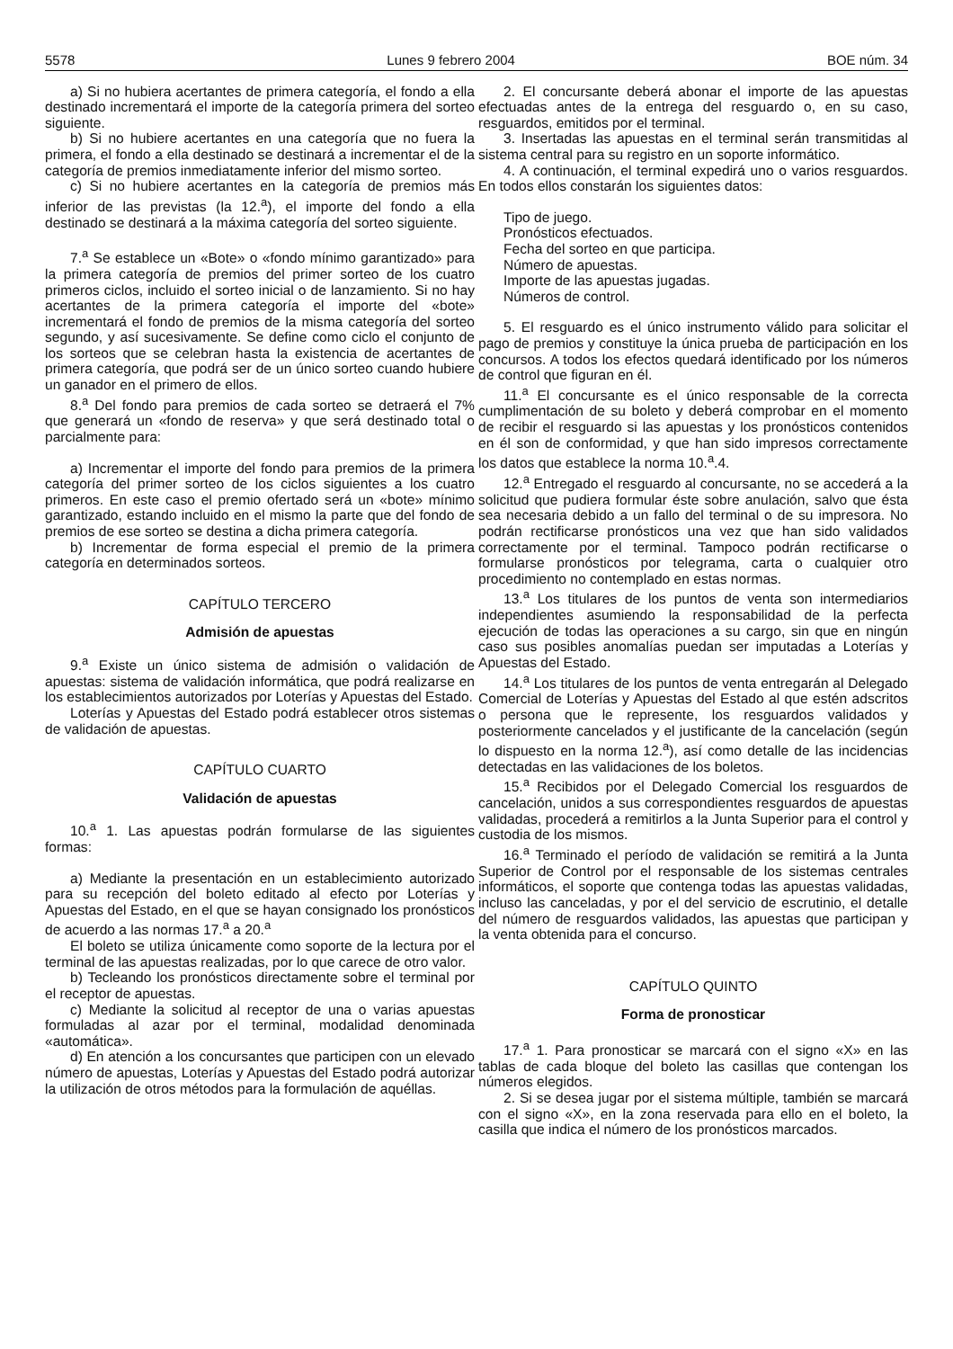5578 Lunes 9 febrero 2004 BOE núm. 34
a) Si no hubiera acertantes de primera categoría, el fondo a ella destinado incrementará el importe de la categoría primera del sorteo siguiente.
b) Si no hubiere acertantes en una categoría que no fuera la primera, el fondo a ella destinado se destinará a incrementar el de la categoría de premios inmediatamente inferior del mismo sorteo.
c) Si no hubiere acertantes en la categoría de premios más inferior de las previstas (la 12.<sup>a</sup>), el importe del fondo a ella destinado se destinará a la máxima categoría del sorteo siguiente.
7.<sup>a</sup> Se establece un «Bote» o «fondo mínimo garantizado» para la primera categoría de premios del primer sorteo de los cuatro primeros ciclos, incluido el sorteo inicial o de lanzamiento. Si no hay acertantes de la primera categoría el importe del «bote» incrementará el fondo de premios de la misma categoría del sorteo segundo, y así sucesivamente. Se define como ciclo el conjunto de los sorteos que se celebran hasta la existencia de acertantes de primera categoría, que podrá ser de un único sorteo cuando hubiere un ganador en el primero de ellos.
8.<sup>a</sup> Del fondo para premios de cada sorteo se detraerá el 7% que generará un «fondo de reserva» y que será destinado total o parcialmente para:
a) Incrementar el importe del fondo para premios de la primera categoría del primer sorteo de los ciclos siguientes a los cuatro primeros. En este caso el premio ofertado será un «bote» mínimo garantizado, estando incluido en el mismo la parte que del fondo de premios de ese sorteo se destina a dicha primera categoría.
b) Incrementar de forma especial el premio de la primera categoría en determinados sorteos.
CAPÍTULO TERCERO
Admisión de apuestas
9.<sup>a</sup> Existe un único sistema de admisión o validación de apuestas: sistema de validación informática, que podrá realizarse en los establecimientos autorizados por Loterías y Apuestas del Estado.
Loterías y Apuestas del Estado podrá establecer otros sistemas de validación de apuestas.
CAPÍTULO CUARTO
Validación de apuestas
10.<sup>a</sup> 1. Las apuestas podrán formularse de las siguientes formas:
a) Mediante la presentación en un establecimiento autorizado para su recepción del boleto editado al efecto por Loterías y Apuestas del Estado, en el que se hayan consignado los pronósticos de acuerdo a las normas 17.<sup>a</sup> a 20.<sup>a</sup>
El boleto se utiliza únicamente como soporte de la lectura por el terminal de las apuestas realizadas, por lo que carece de otro valor.
b) Tecleando los pronósticos directamente sobre el terminal por el receptor de apuestas.
c) Mediante la solicitud al receptor de una o varias apuestas formuladas al azar por el terminal, modalidad denominada «automática».
d) En atención a los concursantes que participen con un elevado número de apuestas, Loterías y Apuestas del Estado podrá autorizar la utilización de otros métodos para la formulación de aquéllas.
2. El concursante deberá abonar el importe de las apuestas efectuadas antes de la entrega del resguardo o, en su caso, resguardos, emitidos por el terminal.
3. Insertadas las apuestas en el terminal serán transmitidas al sistema central para su registro en un soporte informático.
4. A continuación, el terminal expedirá uno o varios resguardos. En todos ellos constarán los siguientes datos:
Tipo de juego.
Pronósticos efectuados.
Fecha del sorteo en que participa.
Número de apuestas.
Importe de las apuestas jugadas.
Números de control.
5. El resguardo es el único instrumento válido para solicitar el pago de premios y constituye la única prueba de participación en los concursos. A todos los efectos quedará identificado por los números de control que figuran en él.
11.<sup>a</sup> El concursante es el único responsable de la correcta cumplimentación de su boleto y deberá comprobar en el momento de recibir el resguardo si las apuestas y los pronósticos contenidos en él son de conformidad, y que han sido impresos correctamente los datos que establece la norma 10.<sup>a</sup>.4.
12.<sup>a</sup> Entregado el resguardo al concursante, no se accederá a la solicitud que pudiera formular éste sobre anulación, salvo que ésta sea necesaria debido a un fallo del terminal o de su impresora. No podrán rectificarse pronósticos una vez que han sido validados correctamente por el terminal. Tampoco podrán rectificarse o formularse pronósticos por telegrama, carta o cualquier otro procedimiento no contemplado en estas normas.
13.<sup>a</sup> Los titulares de los puntos de venta son intermediarios independientes asumiendo la responsabilidad de la perfecta ejecución de todas las operaciones a su cargo, sin que en ningún caso sus posibles anomalías puedan ser imputadas a Loterías y Apuestas del Estado.
14.<sup>a</sup> Los titulares de los puntos de venta entregarán al Delegado Comercial de Loterías y Apuestas del Estado al que estén adscritos o persona que le represente, los resguardos validados y posteriormente cancelados y el justificante de la cancelación (según lo dispuesto en la norma 12.<sup>a</sup>), así como detalle de las incidencias detectadas en las validaciones de los boletos.
15.<sup>a</sup> Recibidos por el Delegado Comercial los resguardos de cancelación, unidos a sus correspondientes resguardos de apuestas validadas, procederá a remitirlos a la Junta Superior para el control y custodia de los mismos.
16.<sup>a</sup> Terminado el período de validación se remitirá a la Junta Superior de Control por el responsable de los sistemas centrales informáticos, el soporte que contenga todas las apuestas validadas, incluso las canceladas, y por el del servicio de escrutinio, el detalle del número de resguardos validados, las apuestas que participan y la venta obtenida para el concurso.
CAPÍTULO QUINTO
Forma de pronosticar
17.<sup>a</sup> 1. Para pronosticar se marcará con el signo «X» en las tablas de cada bloque del boleto las casillas que contengan los números elegidos.
2. Si se desea jugar por el sistema múltiple, también se marcará con el signo «X», en la zona reservada para ello en el boleto, la casilla que indica el número de los pronósticos marcados.